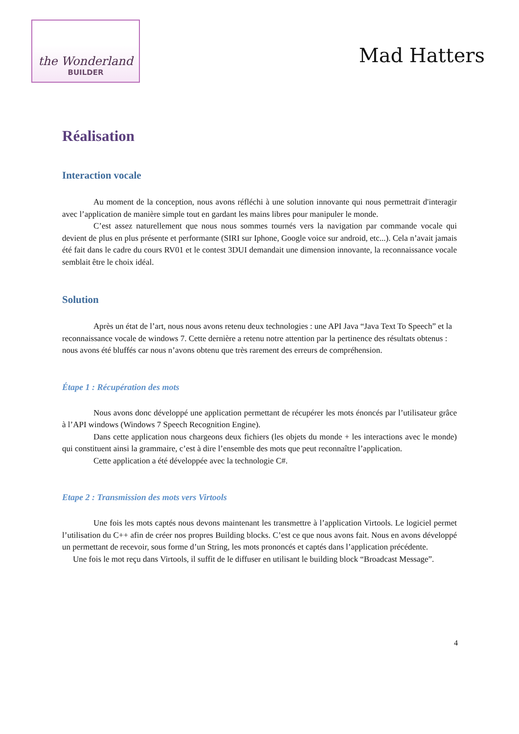the Wonderland
BUILDER
Mad Hatters
Réalisation
Interaction vocale
Au moment de la conception, nous avons réfléchi à une solution innovante qui nous permettrait d'interagir avec l’application de manière simple tout en gardant les mains libres pour manipuler le monde.
C’est assez naturellement que nous nous sommes tournés vers la navigation par commande vocale qui devient de plus en plus présente et performante (SIRI sur Iphone, Google voice sur android, etc...). Cela n’avait jamais été fait dans le cadre du cours RV01 et le contest 3DUI demandait une dimension innovante, la reconnaissance vocale semblait être le choix idéal.
Solution
Après un état de l’art, nous nous avons retenu deux technologies : une API Java “Java Text To Speech” et la reconnaissance vocale de windows 7. Cette dernière a retenu notre attention par la pertinence des résultats obtenus : nous avons été bluffés car nous n’avons obtenu que très rarement des erreurs de compréhension.
Étape 1 : Récupération des mots
Nous avons donc développé une application permettant de récupérer les mots énoncés par l’utilisateur grâce à l’API windows (Windows 7 Speech Recognition Engine).
Dans cette application nous chargeons deux fichiers (les objets du monde + les interactions avec le monde) qui constituent ainsi la grammaire, c’est à dire l’ensemble des mots que peut reconnaître l’application.
Cette application a été développée avec la technologie C#.
Etape 2 : Transmission des mots vers Virtools
Une fois les mots captés nous devons maintenant les transmettre à l’application Virtools. Le logiciel permet l’utilisation du C++ afin de créer nos propres Building blocks. C’est ce que nous avons fait. Nous en avons développé un permettant de recevoir, sous forme d’un String, les mots prononcés et captés dans l’application précédente.
Une fois le mot reçu dans Virtools, il suffit de le diffuser en utilisant le building block “Broadcast Message”.
4